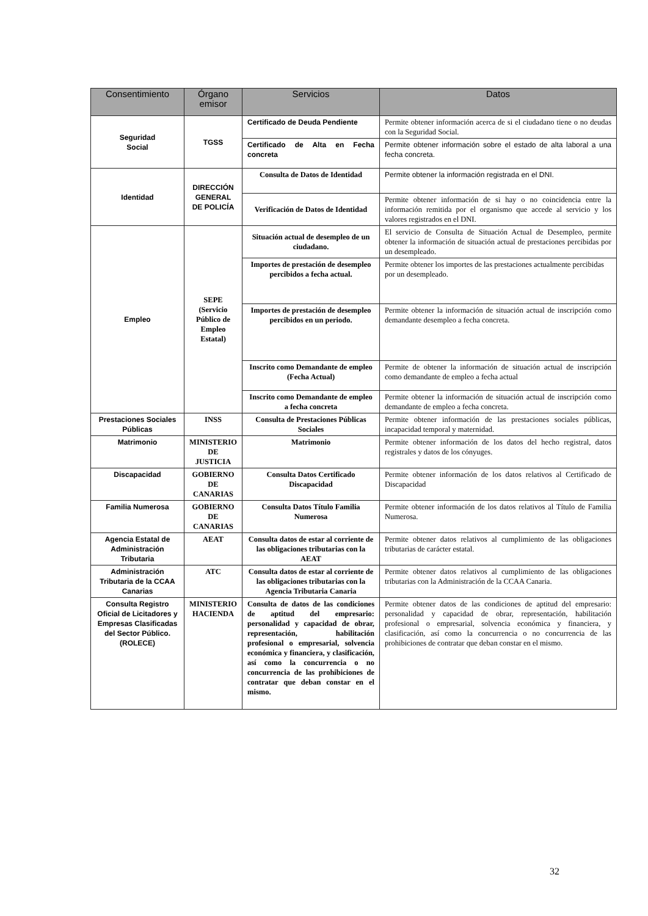| Consentimiento | Órgano emisor | Servicios | Datos |
| --- | --- | --- | --- |
| Seguridad Social | TGSS | Certificado de Deuda Pendiente | Permite obtener información acerca de si el ciudadano tiene o no deudas con la Seguridad Social. |
| | | Certificado de Alta en Fecha concreta | Permite obtener información sobre el estado de alta laboral a una fecha concreta. |
| Identidad | DIRECCIÓN GENERAL DE POLICÍA | Consulta de Datos de Identidad | Permite obtener la información registrada en el DNI. |
| | | Verificación de Datos de Identidad | Permite obtener información de si hay o no coincidencia entre la información remitida por el organismo que accede al servicio y los valores registrados en el DNI. |
| Empleo | SEPE (Servicio Público de Empleo Estatal) | Situación actual de desempleo de un ciudadano. | El servicio de Consulta de Situación Actual de Desempleo, permite obtener la información de situación actual de prestaciones percibidas por un desempleado. |
| | | Importes de prestación de desempleo percibidos a fecha actual. | Permite obtener los importes de las prestaciones actualmente percibidas por un desempleado. |
| | | Importes de prestación de desempleo percibidos en un periodo. | Permite obtener la información de situación actual de inscripción como demandante desempleo a fecha concreta. |
| | | Inscrito como Demandante de empleo (Fecha Actual) | Permite de obtener la información de situación actual de inscripción como demandante de empleo a fecha actual |
| | | Inscrito como Demandante de empleo a fecha concreta | Permite obtener la información de situación actual de inscripción como demandante de empleo a fecha concreta. |
| Prestaciones Sociales Públicas | INSS | Consulta de Prestaciones Públicas Sociales | Permite obtener información de las prestaciones sociales públicas, incapacidad temporal y maternidad. |
| Matrimonio | MINISTERIO DE JUSTICIA | Matrimonio | Permite obtener información de los datos del hecho registral, datos registrales y datos de los cónyuges. |
| Discapacidad | GOBIERNO DE CANARIAS | Consulta Datos Certificado Discapacidad | Permite obtener información de los datos relativos al Certificado de Discapacidad |
| Familia Numerosa | GOBIERNO DE CANARIAS | Consulta Datos Título Familia Numerosa | Permite obtener información de los datos relativos al Título de Familia Numerosa. |
| Agencia Estatal de Administración Tributaria | AEAT | Consulta datos de estar al corriente de las obligaciones tributarias con la AEAT | Permite obtener datos relativos al cumplimiento de las obligaciones tributarias de carácter estatal. |
| Administración Tributaria de la CCAA Canarias | ATC | Consulta datos de estar al corriente de las obligaciones tributarias con la Agencia Tributaria Canaria | Permite obtener datos relativos al cumplimiento de las obligaciones tributarias con la Administración de la CCAA Canaria. |
| Consulta Registro Oficial de Licitadores y Empresas Clasificadas del Sector Público. (ROLECE) | MINISTERIO HACIENDA | Consulta de datos de las condiciones de aptitud del empresario: personalidad y capacidad de obrar, representación, habilitación profesional o empresarial, solvencia económica y financiera, y clasificación, así como la concurrencia o no concurrencia de las prohibiciones de contratar que deban constar en el mismo. | Permite obtener datos de las condiciones de aptitud del empresario: personalidad y capacidad de obrar, representación, habilitación profesional o empresarial, solvencia económica y financiera, y clasificación, así como la concurrencia o no concurrencia de las prohibiciones de contratar que deban constar en el mismo. |
32